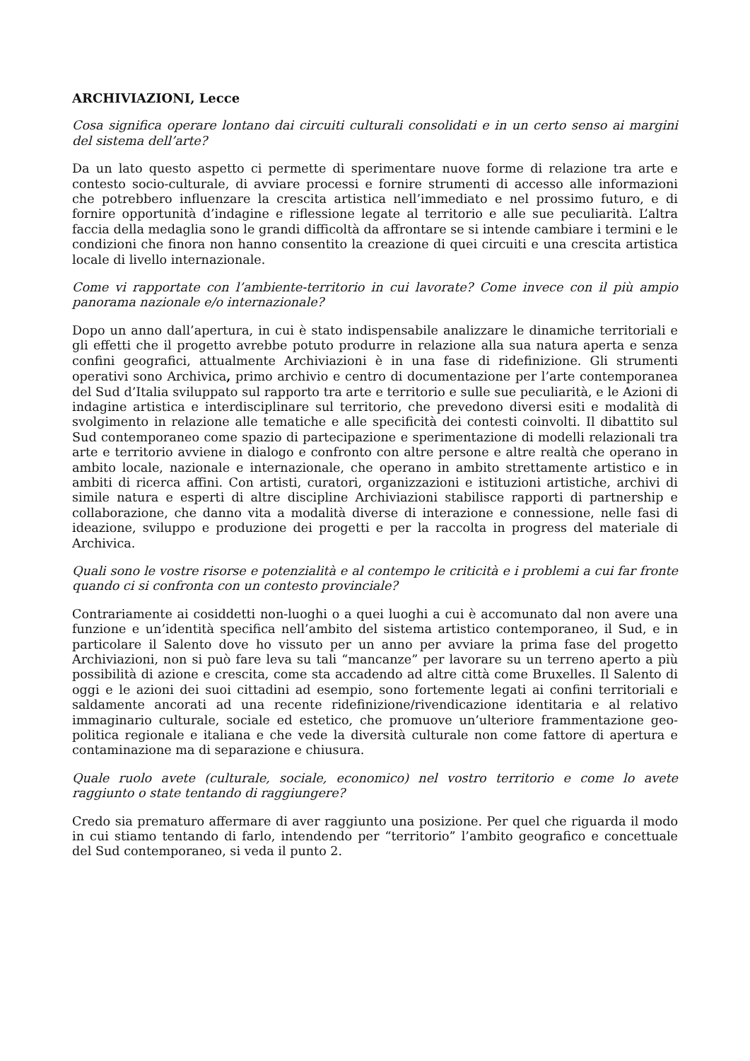ARCHIVIAZIONI, Lecce
Cosa significa operare lontano dai circuiti culturali consolidati e in un certo senso ai margini del sistema dell’arte?
Da un lato questo aspetto ci permette di sperimentare nuove forme di relazione tra arte e contesto socio-culturale, di avviare processi e fornire strumenti di accesso alle informazioni che potrebbero influenzare la crescita artistica nell’immediato e nel prossimo futuro, e di fornire opportunità d’indagine e riflessione legate al territorio e alle sue peculiarità. L’altra faccia della medaglia sono le grandi difficoltà da affrontare se si intende cambiare i termini e le condizioni che finora non hanno consentito la creazione di quei circuiti e una crescita artistica locale di livello internazionale.
Come vi rapportate con l’ambiente-territorio in cui lavorate? Come invece con il più ampio panorama nazionale e/o internazionale?
Dopo un anno dall’apertura, in cui è stato indispensabile analizzare le dinamiche territoriali e gli effetti che il progetto avrebbe potuto produrre in relazione alla sua natura aperta e senza confini geografici, attualmente Archiviazioni è in una fase di ridefinizione. Gli strumenti operativi sono Archivica, primo archivio e centro di documentazione per l’arte contemporanea del Sud d’Italia sviluppato sul rapporto tra arte e territorio e sulle sue peculiarità, e le Azioni di indagine artistica e interdisciplinare sul territorio, che prevedono diversi esiti e modalità di svolgimento in relazione alle tematiche e alle specificità dei contesti coinvolti. Il dibattito sul Sud contemporaneo come spazio di partecipazione e sperimentazione di modelli relazionali tra arte e territorio avviene in dialogo e confronto con altre persone e altre realtà che operano in ambito locale, nazionale e internazionale, che operano in ambito strettamente artistico e in ambiti di ricerca affini. Con artisti, curatori, organizzazioni e istituzioni artistiche, archivi di simile natura e esperti di altre discipline Archiviazioni stabilisce rapporti di partnership e collaborazione, che danno vita a modalità diverse di interazione e connessione, nelle fasi di ideazione, sviluppo e produzione dei progetti e per la raccolta in progress del materiale di Archivica.
Quali sono le vostre risorse e potenzialità e al contempo le criticità e i problemi a cui far fronte quando ci si confronta con un contesto provinciale?
Contrariamente ai cosiddetti non-luoghi o a quei luoghi a cui è accomunato dal non avere una funzione e un’identità specifica nell’ambito del sistema artistico contemporaneo, il Sud, e in particolare il Salento dove ho vissuto per un anno per avviare la prima fase del progetto Archiviazioni, non si può fare leva su tali “mancanze” per lavorare su un terreno aperto a più possibilità di azione e crescita, come sta accadendo ad altre città come Bruxelles. Il Salento di oggi e le azioni dei suoi cittadini ad esempio, sono fortemente legati ai confini territoriali e saldamente ancorati ad una recente ridefinizione/rivendicazione identitaria e al relativo immaginario culturale, sociale ed estetico, che promuove un’ulteriore frammentazione geo-politica regionale e italiana e che vede la diversità culturale non come fattore di apertura e contaminazione ma di separazione e chiusura.
Quale ruolo avete (culturale, sociale, economico) nel vostro territorio e come lo avete raggiunto o state tentando di raggiungere?
Credo sia prematuro affermare di aver raggiunto una posizione. Per quel che riguarda il modo in cui stiamo tentando di farlo, intendendo per “territorio” l’ambito geografico e concettuale del Sud contemporaneo, si veda il punto 2.